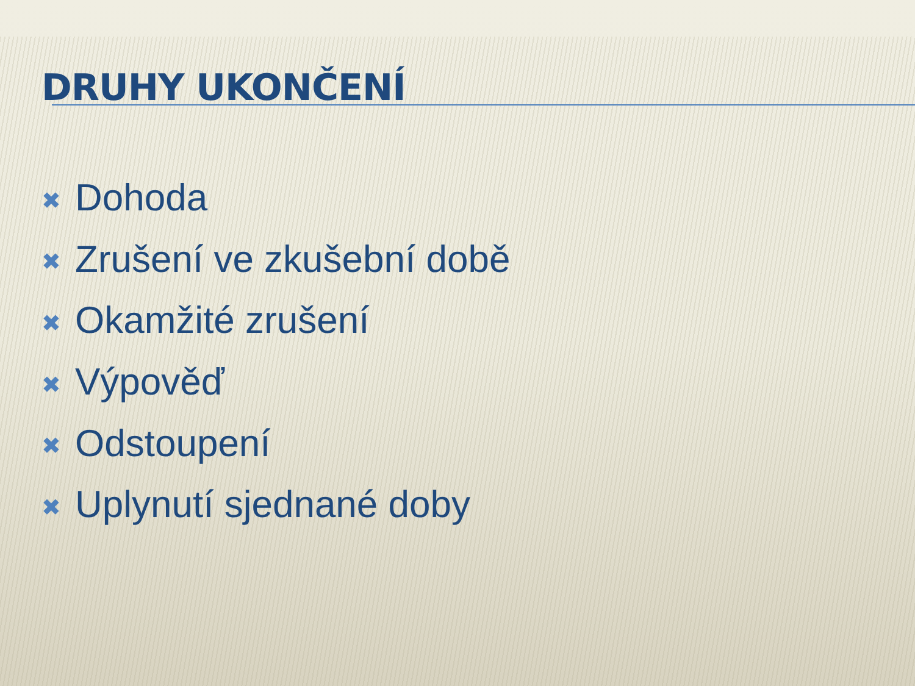DRUHY UKONČENÍ
✖ Dohoda
✖ Zrušení ve zkušební době
✖ Okamžité zrušení
✖ Výpověď
✖ Odstoupení
✖ Uplynutí sjednané doby